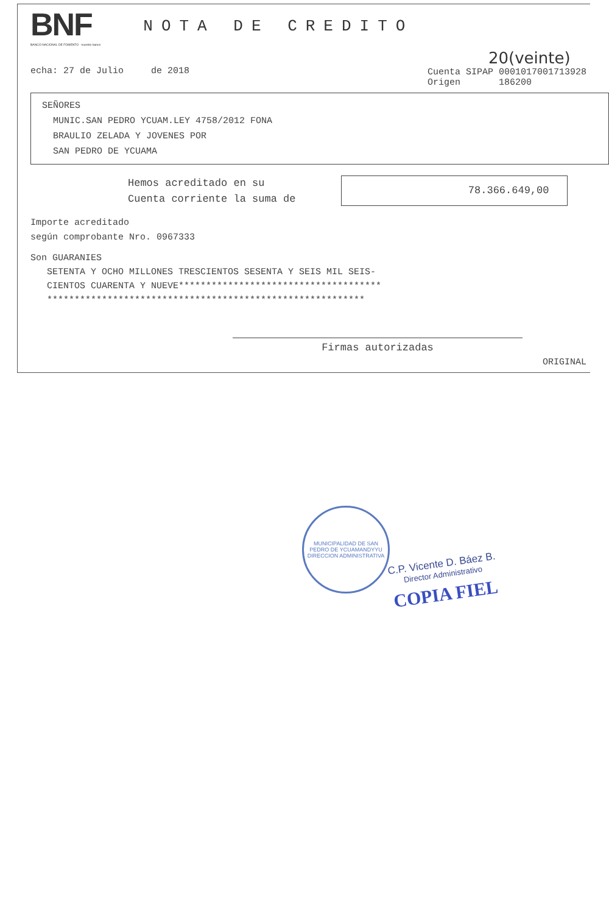BNF
BANCO NACIONAL DE FOMENTO · nuestro banco
NOTA DE CREDITO
echa: 27 de Julio de 2018
20(veinte)
Cuenta SIPAP 0001017001713928
Origen 186200
SEÑORES
MUNIC.SAN PEDRO YCUAM.LEY 4758/2012 FONA
BRAULIO ZELADA Y JOVENES POR
SAN PEDRO DE YCUAMA
Hemos acreditado en su
Cuenta corriente la suma de
78.366.649,00
Importe acreditado
según comprobante Nro. 0967333
Son GUARANIES
SETENTA Y OCHO MILLONES TRESCIENTOS SESENTA Y SEIS MIL SEIS-
CIENTOS CUARENTA Y NUEVE*************************************
**********************************************************
Firmas autorizadas
ORIGINAL
MUNICIPALIDAD DE SAN PEDRO DE YCUAMANDYYU
DIRECCION ADMINISTRATIVA
C.P. Vicente D. Báez B.
Director Administrativo
COPIA FIEL